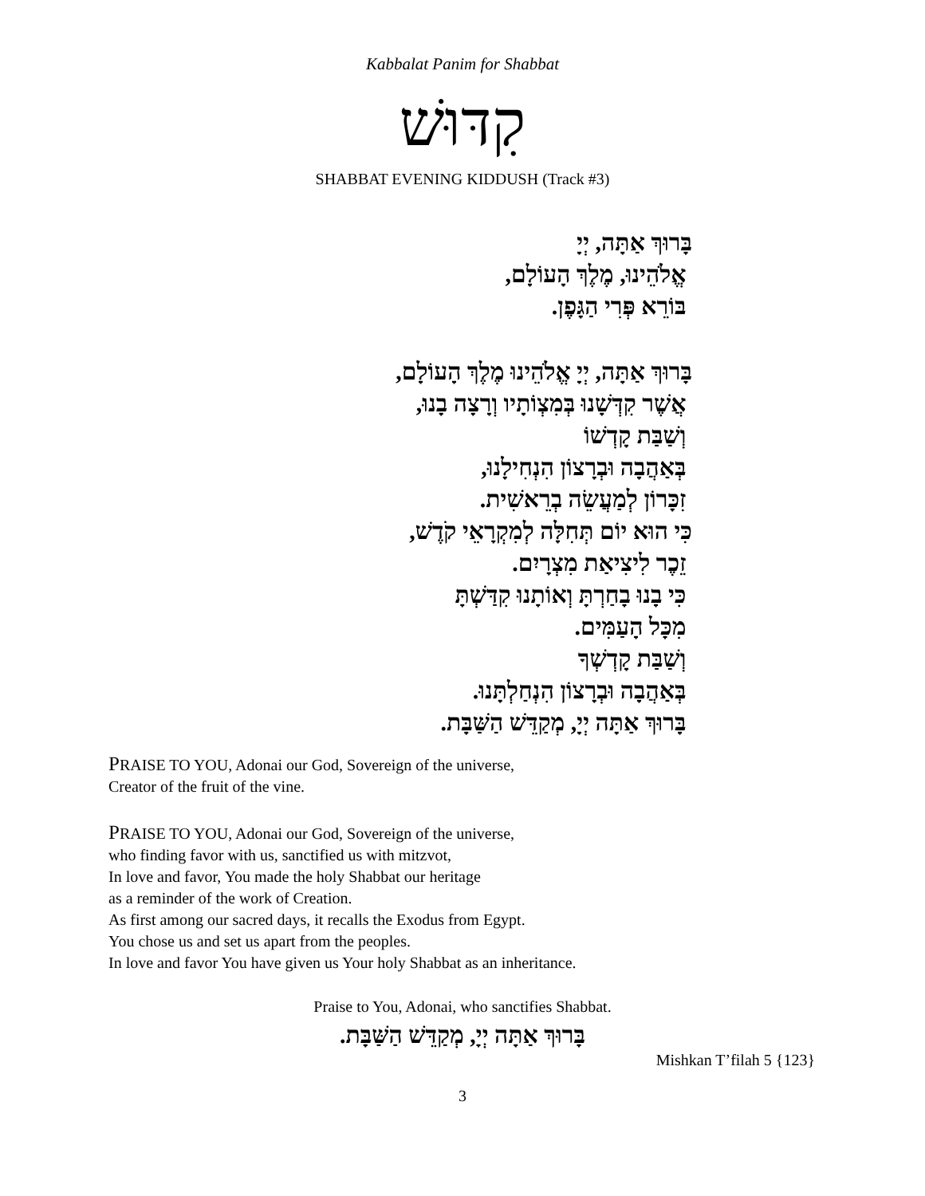Kabbalat Panim for Shabbat
קִדּוּשׁ
SHABBAT EVENING KIDDUSH (Track #3)
בָּרוּךְ אַתָּה, יְיָ
אֱלֹהֵינוּ, מֶלֶךְ הָעוֹלָם,
בּוֹרֵא פְּרִי הַגָּפֶן.
בָּרוּךְ אַתָּה, יְיָ אֱלֹהֵינוּ מֶלֶךְ הָעוֹלָם,
אֲשֶׁר קִדְּשָׁנוּ בְּמִצְוֹתָיו וְרָצָה בָנוּ,
וְשַׁבַּת קָדְשׁוֹ
בְּאַהֲבָה וּבְרָצוֹן הִנְחִילָנוּ,
זִכָּרוֹן לְמַעֲשֵׂה בְרֵאשִׁית.
כִּי הוּא יוֹם תְּחִלָּה לְמִקְרָאֵי קֹדֶשׁ,
זֵכֶר לִיצִיאַת מִצְרָיִם.
כִּי בָנוּ בָחַרְתָּ וְאוֹתָנוּ קִדַּשְׁתָּ
מִכָּל הָעַמִּים.
וְשַׁבַּת קָדְשְׁךָ
בְּאַהֲבָה וּבְרָצוֹן הִנְחַלְתָּנוּ.
בָּרוּךְ אַתָּה יְיָ, מְקַדֵּשׁ הַשַּׁבָּת.
PRAISE TO YOU, Adonai our God, Sovereign of the universe,
Creator of the fruit of the vine.
PRAISE TO YOU, Adonai our God, Sovereign of the universe,
who finding favor with us, sanctified us with mitzvot,
In love and favor, You made the holy Shabbat our heritage
as a reminder of the work of Creation.
As first among our sacred days, it recalls the Exodus from Egypt.
You chose us and set us apart from the peoples.
In love and favor You have given us Your holy Shabbat as an inheritance.
Praise to You, Adonai, who sanctifies Shabbat.
בָּרוּךְ אַתָּה יְיָ, מְקַדֵּשׁ הַשַּׁבָּת.
Mishkan T’filah 5 {123}
3